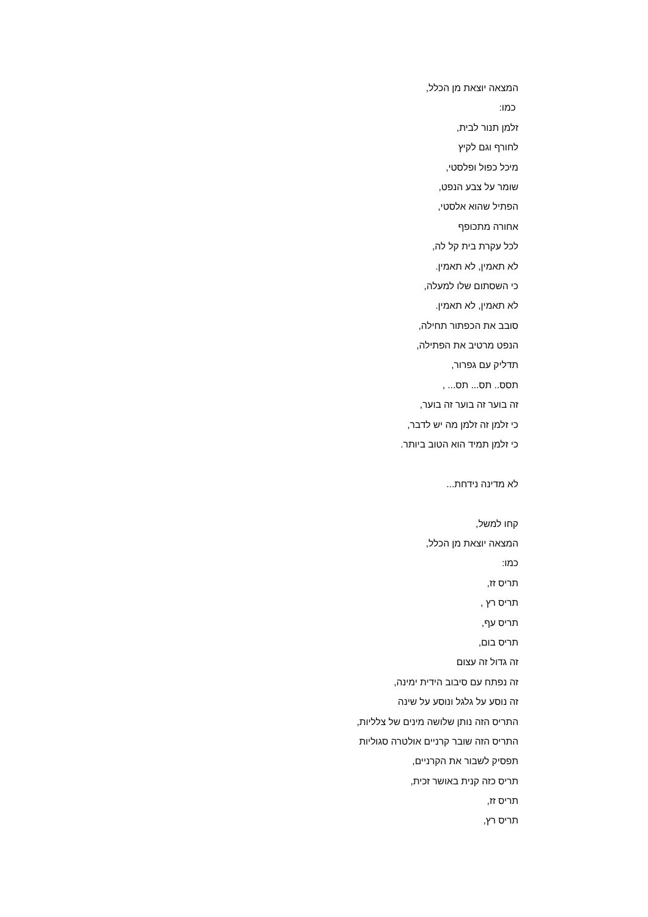המצאה יוצאת מן הכלל,
כמו:
זלמן תנור לבית,
לחורף וגם לקיץ
מיכל כפול ופלסטי,
שומר על צבע הנפט,
הפתיל שהוא אלסטי,
אחורה מתכופף
לכל עקרת בית קל לה,
לא תאמין, לא תאמין.
כי השסתום שלו למעלה,
לא תאמין, לא תאמין.
סובב את הכפתור תחילה,
הנפט מרטיב את הפתילה,
תדליק עם גפרור,
תסס.. תס... תס... ,
זה בוער זה בוער זה בוער,
כי זלמן זה זלמן מה יש לדבר,
כי זלמן תמיד הוא הטוב ביותר.
לא מדינה נידחת...
קחו למשל,
המצאה יוצאת מן הכלל,
כמו:
תריס זז,
תריס רץ ,
תריס עף,
תריס בום,
זה גדול זה עצום
זה נפתח עם סיבוב הידית ימינה,
זה נוסע על גלגל ונוסע על שינה
התריס הזה נותן שלושה מינים של צלליות,
התריס הזה שובר קרניים אולטרה סגוליות
תפסיק לשבור את הקרניים,
תריס כזה קנית באושר זכית,
תריס זז,
תריס רץ,